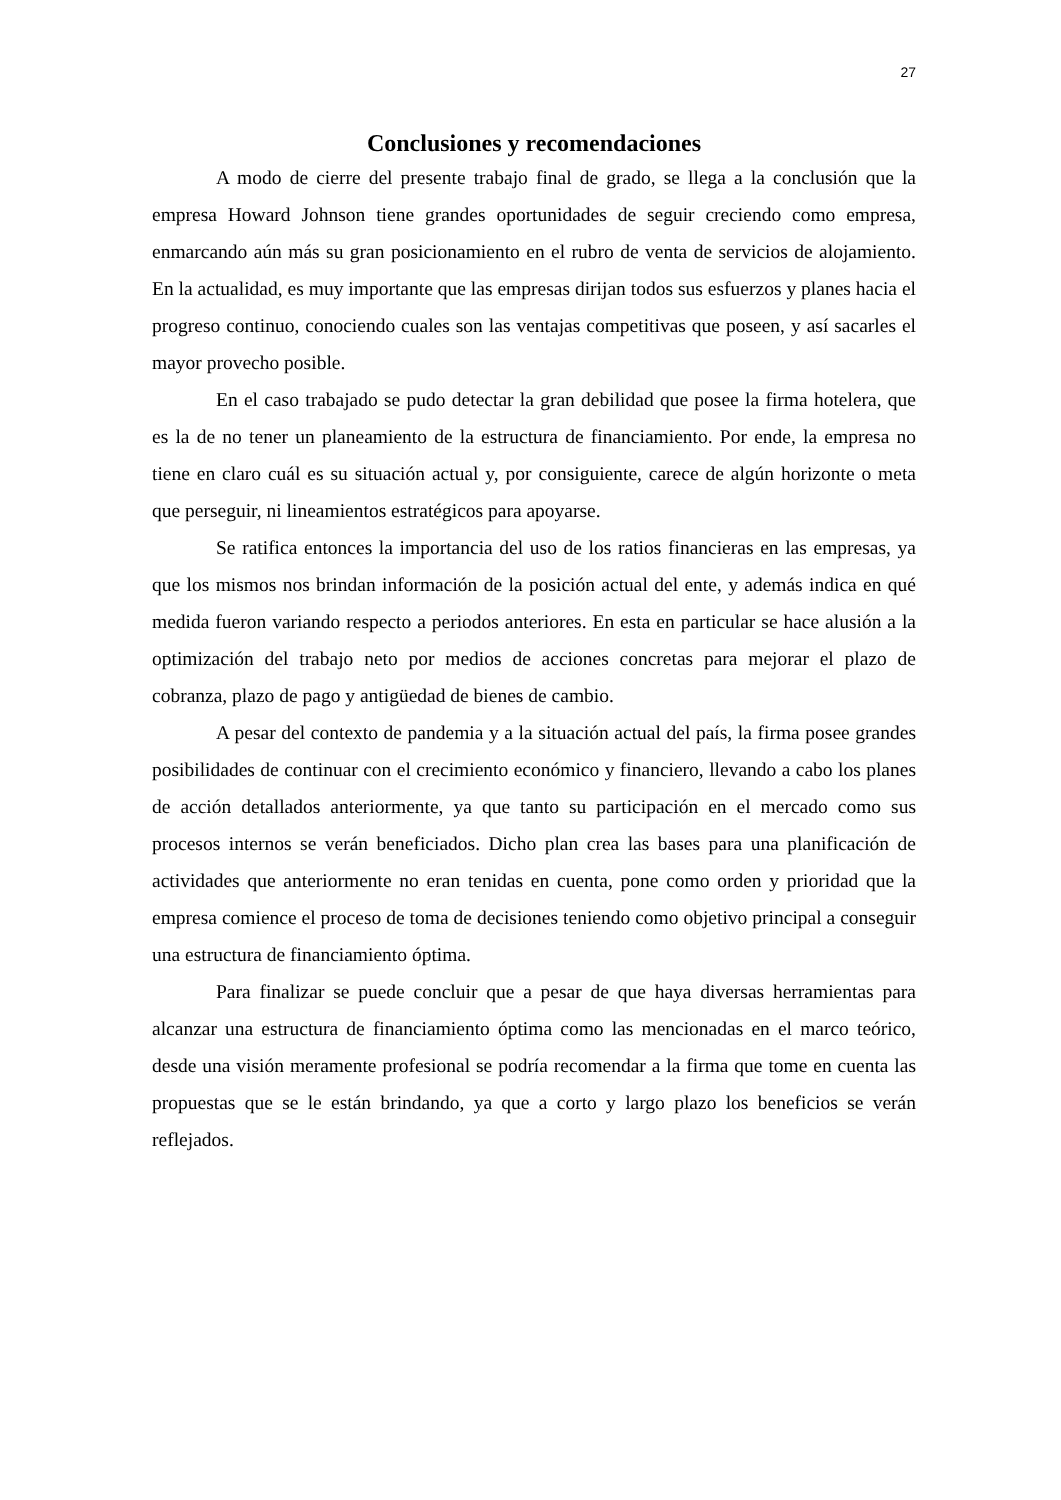27
Conclusiones y recomendaciones
A modo de cierre del presente trabajo final de grado, se llega a la conclusión que la empresa Howard Johnson tiene grandes oportunidades de seguir creciendo como empresa, enmarcando aún más su gran posicionamiento en el rubro de venta de servicios de alojamiento. En la actualidad, es muy importante que las empresas dirijan todos sus esfuerzos y planes hacia el progreso continuo, conociendo cuales son las ventajas competitivas que poseen, y así sacarles el mayor provecho posible.
En el caso trabajado se pudo detectar la gran debilidad que posee la firma hotelera, que es la de no tener un planeamiento de la estructura de financiamiento. Por ende, la empresa no tiene en claro cuál es su situación actual y, por consiguiente, carece de algún horizonte o meta que perseguir, ni lineamientos estratégicos para apoyarse.
Se ratifica entonces la importancia del uso de los ratios financieras en las empresas, ya que los mismos nos brindan información de la posición actual del ente, y además indica en qué medida fueron variando respecto a periodos anteriores. En esta en particular se hace alusión a la optimización del trabajo neto por medios de acciones concretas para mejorar el plazo de cobranza, plazo de pago y antigüedad de bienes de cambio.
A pesar del contexto de pandemia y a la situación actual del país, la firma posee grandes posibilidades de continuar con el crecimiento económico y financiero, llevando a cabo los planes de acción detallados anteriormente, ya que tanto su participación en el mercado como sus procesos internos se verán beneficiados. Dicho plan crea las bases para una planificación de actividades que anteriormente no eran tenidas en cuenta, pone como orden y prioridad que la empresa comience el proceso de toma de decisiones teniendo como objetivo principal a conseguir una estructura de financiamiento óptima.
Para finalizar se puede concluir que a pesar de que haya diversas herramientas para alcanzar una estructura de financiamiento óptima como las mencionadas en el marco teórico, desde una visión meramente profesional se podría recomendar a la firma que tome en cuenta las propuestas que se le están brindando, ya que a corto y largo plazo los beneficios se verán reflejados.